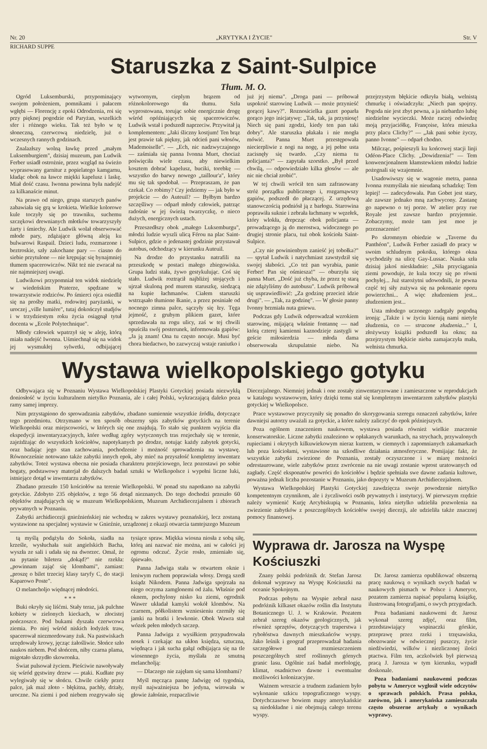Nr. 20 „KRYTYKA I ŻYCIE" Str. V
RICHARD SUPPE
Staruszka z Saint-Sulpice
Tłum. M. O.
Ogród Luksemburski, przypominający swojem położeniem, pomnikami i pałacem wgłębi — Florencję z epoki Odrodzenia, roi się przy pięknej pogodzie od Paryżan, wszelkich sfer i różnego wieku. Tak też było w tę słoneczną, czerwcową niedzielę, już o wczesnych rannych godzinach.
Znalazłszy wolną ławkę przed „małym Luksemburgiem", dzisiaj muzeum, pan Ludwik Ferber usiadł ostrożnie, przez wzgląd na świeżo wyprasowany garnitur z popielatego kamgarnu, kładąc obok na ławce miękki kapelusz i laskę. Miał dość czasu. Iwonna powinna była nadejść za kilkanaście minut.
Na prawo od niego, grupa starszych panów zabawiała się grą w krokieta. Wielkie kolorowe kule toczyły się po trawniku, suchemu szczękowi drewnianych młotków towarzyszyły żarty i śmiechy. Ale Ludwik wolał obserwować młode pary, zdążające główną aleją ku bulwarowi Raspail. Dzieci ludu, rozmarzone i beztroskie, szły zakochane pary — ciasno do siebie przytulone — nie krępując się bynajmniej tłumem spacerowiczów. Nikt też nie zwracał na nie najmniejszej uwagi.
Ludwikowi przypomniał ten widok niedzielę w wiedeńskim Praterze, spędzane w towarzystwie rodziców. Po śmierci ojca osiedlił się na prośby matki, rodowitej paryżanki, w uroczej „ville lumière", tutaj dokończył studjów i w trzydziestym roku życia osiągnął tytuł docenta w „Ecole Polytechnique".
Młody człowiek wpatrzył się w aleję, którą miała nadejść Iwonna. Uśmiechnął się na widok jej wysmukłej sylwetki, odbijającej wytwornym, cieplym brązem od różnokolorowego tła tłumu. Szła wyprostowana, torując sobie energicznie drogę wśród opóźniających się spacerowiczów. Ludwik wstał i podszedł naprzeciw. Przywitał ją komplementem: „Jaki śliczny kostjum! Ten brąz jest prawie tak piękny, jak odcień pani włosów, Mademoiselle". — „Ech, nic nadzwyczajnego — zaśmiała się panna Ivonna Muet, chociaż poświęciła wiele czasu, aby niewielkim kosztem dobrać kapelusz, buciki, torebkę — wszystko do barwy nowego „taillour'a", który mu się tak spodobał. — Przepraszam, że pan czekał. Co robimy? Czy jedziemy — jak było w projekcie — do Auteuil? — Byłbym bardzo szczęśliwy — odparł młody człowiek, patrząc radośnie w jej świeżą twarzyczkę, o nieco dużych, energicznych ustach.
Przeszedłszy obok „małego Luksemburgu", młodzi ludzie wyszli ulicą Férou na plac Saint-Sulpice, gdzie o jedenastej godzinie przystawał autobus, odchodzący w kierunku Auteuil.
Na drodze do przystanku natrafili na przeszkodę w postaci małego zbiegowiska. Grupa ludzi stała, żywo gestykulując. Coś się stało. Ludwik roztrącił najbliżej stojących i ujrzał skuloną pod murem staruszkę, siedzącą na kupie łachmanów. Ciałem staruszki wstrząsało tłumione łkanie, a przez posiniałe od nocnego zimna palce, sączyły się łzy. Tęga jejmość, z grubym plikiem gazet, które sprzedawała na rogu ulicy, zaś w tej chwili opuściła swój posterunek, informowała gapiów: „Ja ją znam! Ona tu często nocuje. Musi być chora biedactwo, bo zazwyczaj wstaje raniutko i już jej niema". „Droga pani — próbował uspokoić starowinę Ludwik — może przynieść gorącej kawy?". Roznosicielka gazet poparła gorąco jego inicjatywę: „Tak, tak, ja przyniosę! Niech się pani zgodzi, kiedy ten pan taki dobry". Ale staruszka płakała i nie mogła mówić. Panna Muet przestępowała niecierpliwie z nogi na nogę, a jej pełne usta zacisnęły się twardo. „Czy niema tu policjanta?" — zapytała szorstko. „Był przed chwilą, — odpowiedziało kilka głosów — ale nic nie chciał zrobić".
W tej chwili wrócił ten sam zafrasowany stróż porządku publicznego i, rozgarnąwszy gapiów, podszedł do płaczącej. Z urzędową stanowczością podniósł ją z barłogu. Starowina poprawiła suknie i zebrała łachmany w węzełek, który wlokła, drepcząc obok policjanta — prowadzącego ją do merostwa, widocznego po drugiej stronie placu, tuż obok kościoła Saint-Sulpice.
„Czy nie powinienbym zanieść jej tobołka?" — spytał Ludwik i natychmiast zawstydził się swojej słabości. „Co też pan wyrabia, panie Ferber! Pan się ośmiesza!" — oburzyła się panna Muet. „Dość już chyba, że przez tę starą nie zdążyliśmy do autobusu". Ludwik próbował się usprawiedliwić: „Za godzinę przecież idzie drugi". — „Tak, za godzinę". — W głosie panny Ivonny brzmiała nuta gniewu.
Podczas gdy Ludwik odprowadzał wzrokiem starowinę, mijającą właśnie fontannę — nad którą czterej kamienni kaznodzieje zastygli w geście miłosierdzia — młoda dama obserwowała skrupulatnie niebo. Na przejrzystym błękicie odkryła białą, welnistą chmurkę i oświadczyła: „Niech pan spojrzy. Pogoda nie jest zbyt pewna, a ja niebardzo lubię niedzielne wycieczki. Może raczej odwiedzę moją przyjaciółkę, Françoise, która mieszka przy placu Clichy?" — „Jak pani sobie życzy, panno Ivonne" — odparł chodno.
Milcząc, pośpieszyli ku końcowej stacji linji Odéon-Place Clichy. „Dowidzenia!" — Tem konwencjonalnem kłamstewkiem młodzi ludzie pożegnali się wzajemnie.
Usadowiwszy się w wagonie metra, panna Ivonna rozmyślała nie nieudaną schadzkę: Tem lepiej! — zadecydowała. Pan Gobet jest stary, ale zawsze jednako mną zachwycony. Zastanę go napewno o tej porze. W atelier przy rue Royale jest zawsze bardzo przyjemnie. Zobaczymy, może tam jest mое je przeznaczenie!
Po skromnym obiedzie w „Taverne du Panthéon", Ludwik Ferber zasiadł do pracy w swoim schludnym pokoiku, którego okna wychodziły na ulicę Gay-Lussac. Nauka szła dzisiaj jakoś nieskładnie: „Siła przyciągania ziemi powoduje, że kula toczy się po równi pochyłej... Już starożytni udowodnili, że pewna część tej siły zużywa się na pokonanie oporu powierzchni... A więc złudzeniem jest... złudzeniem jest...
Usta młodego uczonego zadrgały pogodną ironją: „Także i w życiu kierują nami nietyle złudzenia, co — stracone złudzenia..." I, złożywszy książki podszedł ku oknu; na przejrzystym błękicie nieba zamajaczyła mała, wełnista chmurka.
Wystawa wielkopolskiego gotyku
Odbywająca się w Poznaniu Wystawa Wielkopolskiej Plastyki Gotyckiej posiada niezwykłą doniosłość w życiu kulturalnem nietylko Poznania, ale i całej Polski, wykraczającą daleko poza ramy samej imprezy.
Nim przystąpiono do sprowadzania zabytków, zbadano sumiennie wszystkie źródła, dotyczące tego przedmiotu. Otrzymano w ten sposób obszerny spis zabytków gotyckich na terenie Wielkopolski oraz miejscowości, w których się one znajdują. To stało się punktem wyjścia dla ekspedycji inwentaryzacyjnych, które według zgóry wytyczonych tras rozjechały się w terenie, zajeżdżając do wszystkich kościołów, napotykanych po drodze, notując każdy zabytek gotycki, oraz badając jego stan zachowania, pochodzenie i możność sprowadzenia na wystawę. Równocześnie notowano także zabytki innych epok, aby mieć na przyszłość kompletny inwentarz zabytków. Toteż wystawa obecna nie posiada charakteru przejściowego, lecz pozostawi po sobie bogaty, podstawowy materjał do dalszych badań sztuki w Wielkopolsce i wypełni liczne luki, istniejące dotąd w inwentarzu zabytków.
Zbadano przeszło 150 kościołów na terenie Wielkopolski. W ponad stu napotkano na zabytki gotyckie. Zdobyto 235 objektów, z tego 56 dotąd nieznanych. Do tego dochodzi przeszło 60 objektów znajdujących się w muzeum Wielkopolskiem, Muzeum Archidiecezjalnem i zbiorach prywatnych w Poznaniu.
Zabytki archidiecezji gnieźnieńskiej nie wchodzą w zakres wystawy poznańskiej, lecz zostaną wystawione na specjalnej wystawie w Gnieźnie, urządzonej z okazji otwarcia tamtejszego Muzeum Diecezjalnego. Niemniej jednak i one zostały zinwentaryzowane i zamieszczone w reprodukcjach w katalogu wystawowym, który dzięki temu stał się kompletnym inwentarzem zabytków plastyki gotyckiej w Wielkopolsce.
Prace wystawowe przyczyniły się ponadto do skorygowania szeregu oznaczeń zabytków, które dawniejsi autorzy uważali za gotyckie, a które należy zaliczyć do epok późniejszych.
Poza ogólnem znaczeniem naukowem, wystawa posiada również wielkie znaczenie konserwatorskie. Liczne zabytki znaleziono w opłakanych warunkach, na strychach, przywalonych rupieciami i okrytych kilkuwiekowym nieraz kurzem, w ciemnych i zapomnianych zakamarkach lub poza kościołami, wystawione na szkodliwe działania atmosferyczne. Pomijając fakt, że wszystkie zabytki zwiezione do Poznania, zostały oczyszczone i w miarę możności odrestaurowane, wiele zabytków przez zwrócenie na nie uwagi zostanie wprost uratowanych od zagłady. Część eksponatów powróci do kościołów i będzie spełniała swe dawne zadania kultowe, poważna jednak liczba pozostanie w Poznaniu, jako depozyty w Muzeum Archidiecezjalnem.
Wystawa Wielkopolskiej Plastyki Gotyckiej zawdzięcza swoje powodzenie nietylko kompetentnym czynnikom, ale i życzliwości osób prywatnych i instytucyj. W pierwszym rzędzie należy wymienić Kurję Arcybiskupią w Poznaniu, która nietylko udzieliła pozwolenia na zwiezienie zabytków z poszczególnych kościołów swojej diecezji, ale udzieliła także znacznej pomocy finansowej.
tą myślą podążyła do Sokoła, siadła na krześle, wysłuchała suit angielskich Bacha, wyszła ze sali i udała się na dworzec. Omal, że na pytanie biletera „dokąd?" nie rzekła: „powinnam zająć się klombami", zamiast: „proszę o bilet trzeciej klasy taryfy C, do stacji Kaparowo Poste".
O melancholjo więdnącej młodości.
* * *
Buki okryły się liśćmi. Stały teraz, jak pulchne kobiety w zielonych kieckach, w złocistej pończoszce. Pod bukami dyszała czerwcowa ziemia. Po niej wśród niskich łodyżek traw, spacerował niezmordowany żuk. Na pastwiskach urzędowały krowy, jęcząc żałośliwie. Słońce szło naukos niebem. Pod słońcem, niby czarna plama, migotało skrzydło skowronka.
Świat pulsował życiem. Pieściwie nawoływały się wśród gęstwiny drzew — ptaki. Kudłate psy wylegiwały się w słońcu. Chwile ciekły przez palce, jak maź złoto - błękitna, pachły, drżały, uroczne. Na ziemi i pod niebem rozgrywało się tysiące spraw. Miękka wiosna niosła z sobą siłę, którą ani nazwać nie można, ani w całości jej ogromu odczuć. Życie rosło, zmieniało się, śpiewało.
Panna Jadwiga stała w otwartem oknie i leniwym ruchem poprawiała włosy. Drogą szedł ksiądz Nikodem. Panna Jadwiga spojrzała na niego oczyma zamglonemi od żalu. Właśnie pod oknem, pochylony nisko ku ziemi, ogrodnik Wawer układał kamyki wokół klombów. Na czarnem, półkolistem wzniesieniu czerniły się jamki na bratki i lewkonie. Obok Wawra stał wózek pełen młodych szczep.
Panna Jadwiga z wysiłkiem przypudrowała nosek i czekając na ukłon księdza, sztuczna, więdnąca i jak sucha gałąź odbijająca się na tle wiosennego życia, myślała ze smutną melancholją:
— Dlaczego nie zajęłam się sama klombami?
Myśl męcząca pannę Jadwigę od tygodnia, myśl najważniejsza bo jedyna, wirowała w głowie żałośnie, rozpaczliwie
Wyprawa dr. Jarosza na Wyspę Kościuszki
Znany polski podróżnik dr. Stefan Jarosz dokonał wyprawy na Wyspę Kościuszki na oceanie Spokojnym.
Podczas pobytu na Wyspie zebrał nasz podróżnik kilkaset okazów roślin dla Instytutu Botanicznego U. J. w Krakowie. Pozatem zebrał szereg okazów geologicznych, jak również sprzętów, dotyczących traperstwa i rybołóstwa dawnych mieszkańców wyspy. Jako leśnik i geograf przeprowadzał badania szczegółowe nad rozmieszczeniem poszczególnych stref roślinnych górnych granic lasu. Ogólnie zaś badał morfologję, klimat, osadnictwo dawne i ewentualne możliwości kolonizacyjne.
Ważnem wreszcie a trudnem zadaniem było wykonanie szkicu topograficznego wyspy. Dotychczasowe bowiem mapy amerykańskie są niedokładne i nie obejmują całego terenu wyspy.
Dr. Jarosz zamierza opublikować obszerną pracę naukową o wynikach swych badań w naukowych pismach w Polsce i Ameryce, pozatem zamierza napisać popularną książkę, ilustrowaną fotografjami, o swych przygodach.
Poza badaniami naukowemi dr. Jarosz wykonał szereg zdjęć, oraz film, przedstawiający wspinaczki górskie, przeprawę przez rzeki i trzęsawiska, obozowanie w odwiecznej puszczy, życie niedźwiedzi, wilków i niezliczonej ilości ptactwa. Film ten, aczkolwiek był pierwszą pracą J. Jarosza w tym kierunku, wypadł doskonale.
Poza badaniami naukowemi podczas pobytu w Ameryce wygłosił wiele odczytów o sprawach polskich. Prasa polska, zarówno, jak i amerykańska zamieszczała często obszerne artykuły o wynikach wyprawy.